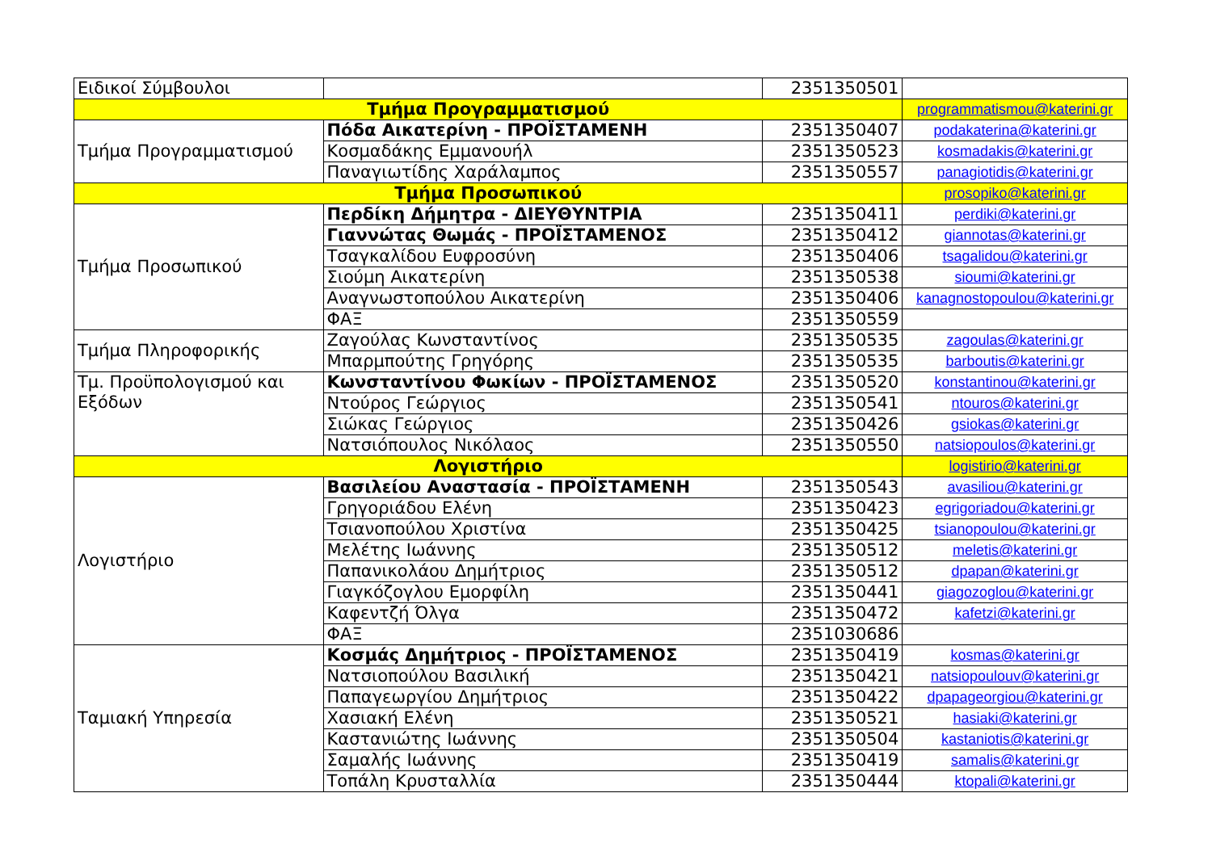| Ειδικοί Σύμβουλοι | | 2351350501 | |
| Τμήμα Προγραμματισμού | | | programmatismou@katerini.gr |
| Τμήμα Προγραμματισμού | Πόδα Αικατερίνη - ΠΡΟΪΣΤΑΜΕΝΗ | 2351350407 | podakaterina@katerini.gr |
| | Κοσμαδάκης Εμμανουήλ | 2351350523 | kosmadakis@katerini.gr |
| | Παναγιωτίδης Χαράλαμπος | 2351350557 | panagiotidis@katerini.gr |
| Τμήμα Προσωπικού | | | prosopiko@katerini.gr |
| Τμήμα Προσωπικού | Περδίκη Δήμητρα - ΔΙΕΥΘΥΝΤΡΙΑ | 2351350411 | perdiki@katerini.gr |
| | Γιαννώτας Θωμάς - ΠΡΟΪΣΤΑΜΕΝΟΣ | 2351350412 | giannotas@katerini.gr |
| | Τσαγκαλίδου Ευφροσύνη | 2351350406 | tsagalidou@katerini.gr |
| | Σιούμη Αικατερίνη | 2351350538 | sioumi@katerini.gr |
| | Αναγνωστοπούλου Αικατερίνη | 2351350406 | kanagnostopoulou@katerini.gr |
| | ΦΑΞ | 2351350559 | |
| Τμήμα Πληροφορικής | Ζαγούλας Κωνσταντίνος | 2351350535 | zagoulas@katerini.gr |
| | Μπαρμπούτης Γρηγόρης | 2351350535 | barboutis@katerini.gr |
| Τμ. Προϋπολογισμού και Εξόδων | Κωνσταντίνου Φωκίων - ΠΡΟΪΣΤΑΜΕΝΟΣ | 2351350520 | konstantinou@katerini.gr |
| | Ντούρος Γεώργιος | 2351350541 | ntouros@katerini.gr |
| | Σιώκας Γεώργιος | 2351350426 | gsiokas@katerini.gr |
| | Νατσιόπουλος Νικόλαος | 2351350550 | natsiopoulos@katerini.gr |
| Λογιστήριο | | | logistirio@katerini.gr |
| Λογιστήριο | Βασιλείου Αναστασία - ΠΡΟΪΣΤΑΜΕΝΗ | 2351350543 | avasiliou@katerini.gr |
| | Γρηγοριάδου Ελένη | 2351350423 | egrigoriadou@katerini.gr |
| | Τσιανοπούλου Χριστίνα | 2351350425 | tsianopoulou@katerini.gr |
| | Μελέτης Ιωάννης | 2351350512 | meletis@katerini.gr |
| | Παπανικολάου Δημήτριος | 2351350512 | dpapan@katerini.gr |
| | Γιαγκόζογλου Εμορφίλη | 2351350441 | giagozoglou@katerini.gr |
| | Καφεντζή Όλγα | 2351350472 | kafetzi@katerini.gr |
| | ΦΑΞ | 2351030686 | |
| Ταμιακή Υπηρεσία | Κοσμάς Δημήτριος - ΠΡΟΪΣΤΑΜΕΝΟΣ | 2351350419 | kosmas@katerini.gr |
| | Νατσιοπούλου Βασιλική | 2351350421 | natsiopoulouv@katerini.gr |
| | Παπαγεωργίου Δημήτριος | 2351350422 | dpapageorgiou@katerini.gr |
| | Χασιακή Ελένη | 2351350521 | hasiaki@katerini.gr |
| | Καστανιώτης Ιωάννης | 2351350504 | kastaniotis@katerini.gr |
| | Σαμαλής Ιωάννης | 2351350419 | samalis@katerini.gr |
| | Τοπάλη Κρυσταλλία | 2351350444 | ktopali@katerini.gr |